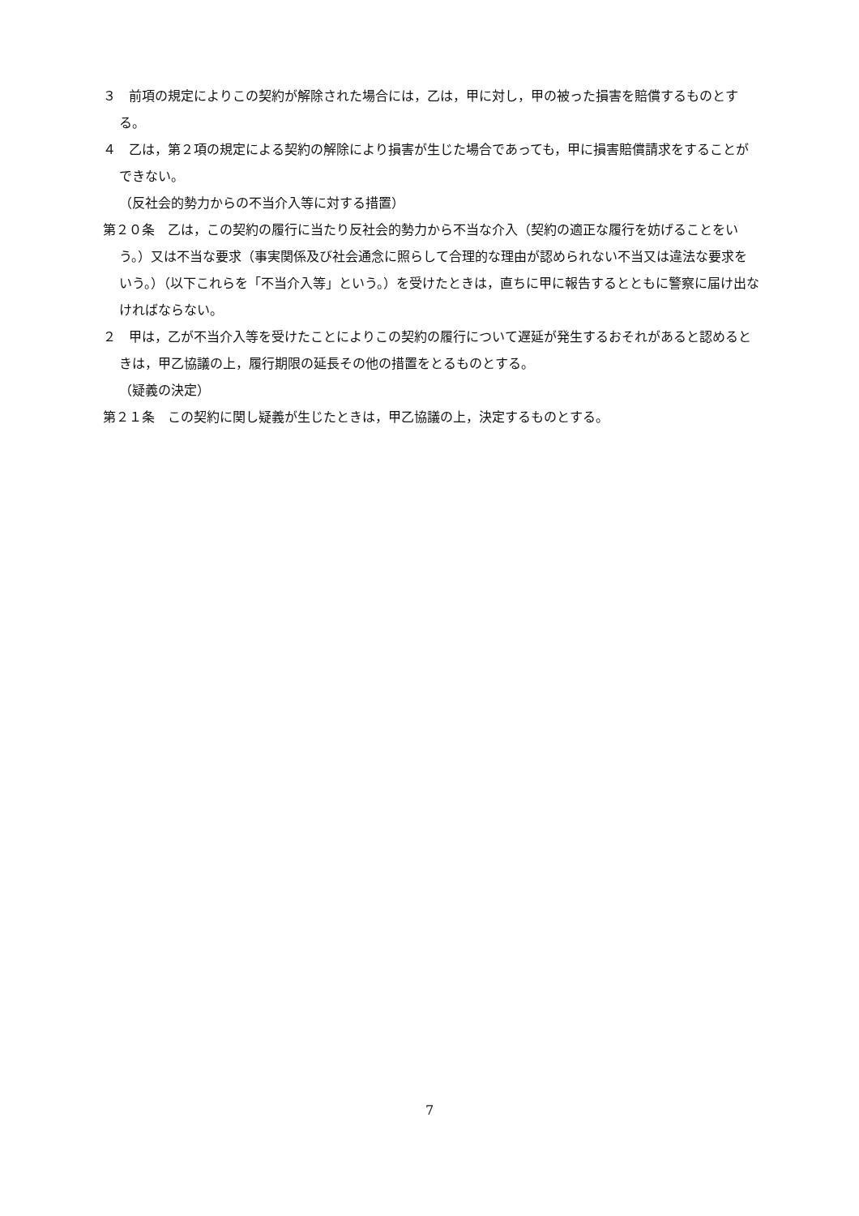３　前項の規定によりこの契約が解除された場合には，乙は，甲に対し，甲の被った損害を賠償するものとする。
４　乙は，第２項の規定による契約の解除により損害が生じた場合であっても，甲に損害賠償請求をすることができない。
（反社会的勢力からの不当介入等に対する措置）
第２０条　乙は，この契約の履行に当たり反社会的勢力から不当な介入（契約の適正な履行を妨げることをいう。）又は不当な要求（事実関係及び社会通念に照らして合理的な理由が認められない不当又は違法な要求をいう。）（以下これらを「不当介入等」という。）を受けたときは，直ちに甲に報告するとともに警察に届け出なければならない。
２　甲は，乙が不当介入等を受けたことによりこの契約の履行について遅延が発生するおそれがあると認めるときは，甲乙協議の上，履行期限の延長その他の措置をとるものとする。
（疑義の決定）
第２１条　この契約に関し疑義が生じたときは，甲乙協議の上，決定するものとする。
7